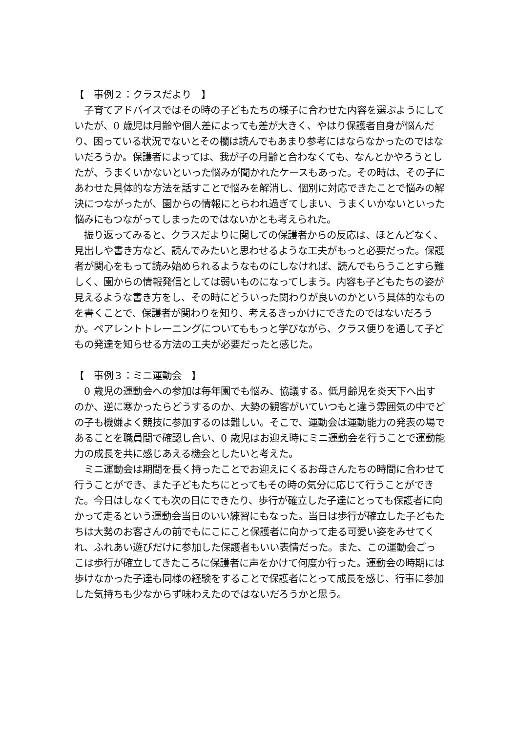【　事例２：クラスだより　】
　子育てアドバイスではその時の子どもたちの様子に合わせた内容を選ぶようにしていたが、0 歳児は月齢や個人差によっても差が大きく、やはり保護者自身が悩んだり、困っている状況でないとその欄は読んでもあまり参考にはならなかったのではないだろうか。保護者によっては、我が子の月齢と合わなくても、なんとかやろうとしたが、うまくいかないといった悩みが聞かれたケースもあった。その時は、その子にあわせた具体的な方法を話すことで悩みを解消し、個別に対応できたことで悩みの解決につながったが、園からの情報にとらわれ過ぎてしまい、うまくいかないといった悩みにもつながってしまったのではないかとも考えられた。
　振り返ってみると、クラスだよりに関しての保護者からの反応は、ほとんどなく、見出しや書き方など、読んでみたいと思わせるような工夫がもっと必要だった。保護者が関心をもって読み始められるようなものにしなければ、読んでもらうことすら難しく、園からの情報発信としては弱いものになってしまう。内容も子どもたちの姿が見えるような書き方をし、その時にどういった関わりが良いのかという具体的なものを書くことで、保護者が関わりを知り、考えるきっかけにできたのではないだろうか。ペアレントトレーニングについてももっと学びながら、クラス便りを通して子どもの発達を知らせる方法の工夫が必要だったと感じた。
【　事例３：ミニ運動会　】
　0 歳児の運動会への参加は毎年園でも悩み、協議する。低月齢児を炎天下へ出すのか、逆に寒かったらどうするのか、大勢の観客がいていつもと違う雰囲気の中でどの子も機嫌よく競技に参加するのは難しい。そこで、運動会は運動能力の発表の場であることを職員間で確認し合い、0 歳児はお迎え時にミニ運動会を行うことで運動能力の成長を共に感じあえる機会としたいと考えた。
　ミニ運動会は期間を長く持ったことでお迎えにくるお母さんたちの時間に合わせて行うことができ、また子どもたちにとってもその時の気分に応じて行うことができた。今日はしなくても次の日にできたり、歩行が確立した子達にとっても保護者に向かって走るという運動会当日のいい練習にもなった。当日は歩行が確立した子どもたちは大勢のお客さんの前でもにこにこと保護者に向かって走る可愛い姿をみせてくれ、ふれあい遊びだけに参加した保護者もいい表情だった。また、この運動会ごっこは歩行が確立してきたころに保護者に声をかけて何度か行った。運動会の時期には歩けなかった子達も同様の経験をすることで保護者にとって成長を感じ、行事に参加した気持ちも少なからず味わえたのではないだろうかと思う。